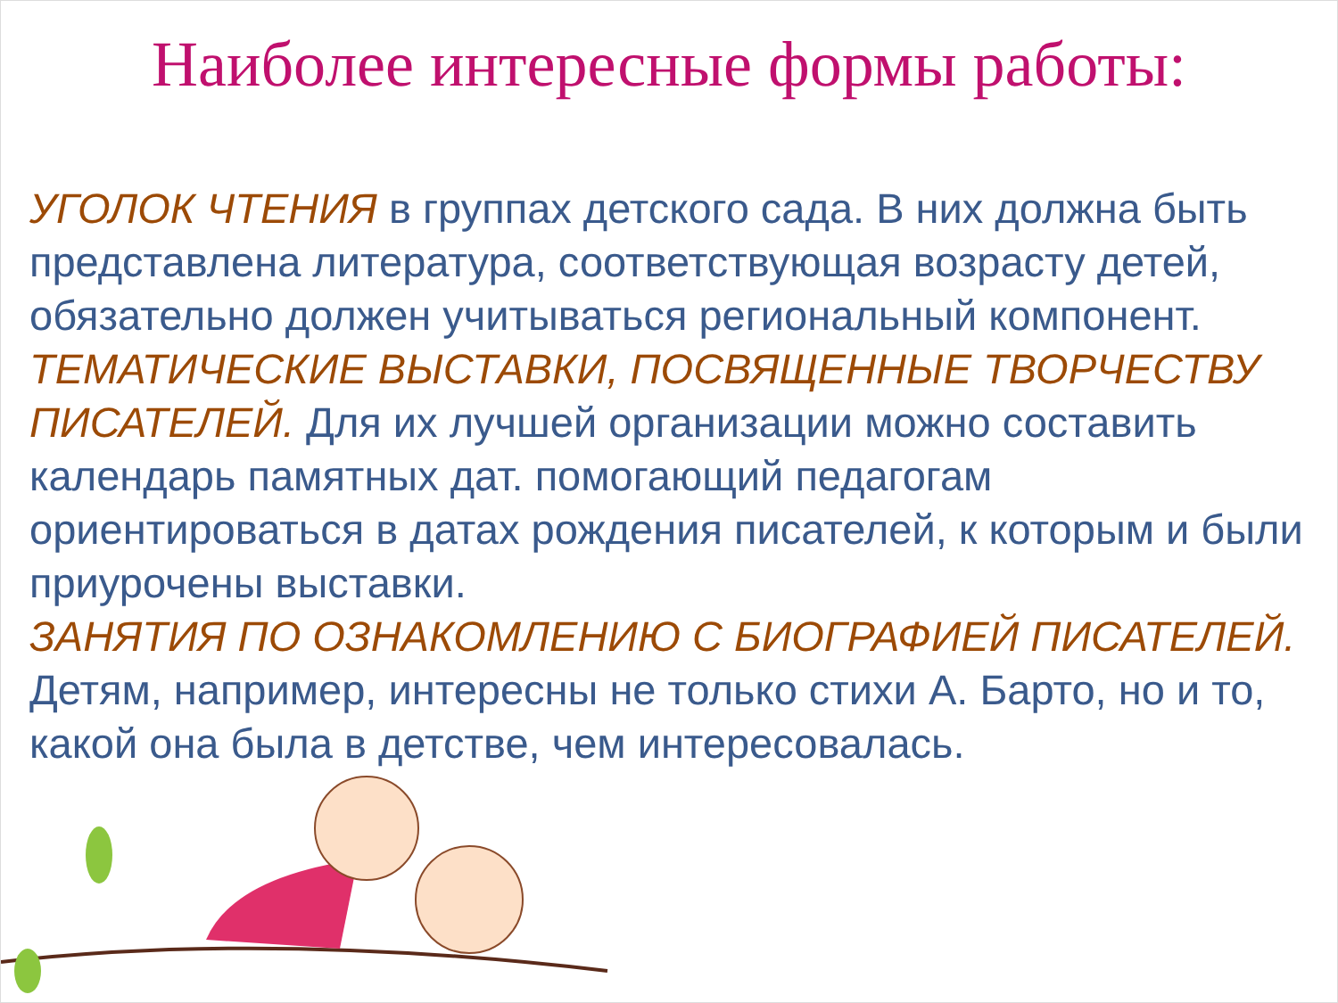Наиболее интересные формы работы:
УГОЛОК ЧТЕНИЯ в группах детского сада. В них должна быть представлена литература, соответствующая возрасту детей, обязательно должен учитываться региональный компонент.
ТЕМАТИЧЕСКИЕ ВЫСТАВКИ, ПОСВЯЩЕННЫЕ ТВОРЧЕСТВУ ПИСАТЕЛЕЙ. Для их лучшей организации можно составить календарь памятных дат. помогающий педагогам ориентироваться в датах рождения писателей, к которым и были приурочены выставки.
ЗАНЯТИЯ ПО ОЗНАКОМЛЕНИЮ С БИОГРАФИЕЙ ПИСАТЕЛЕЙ. Детям, например, интересны не только стихи А. Барто, но и то, какой она была в детстве, чем интересовалась.